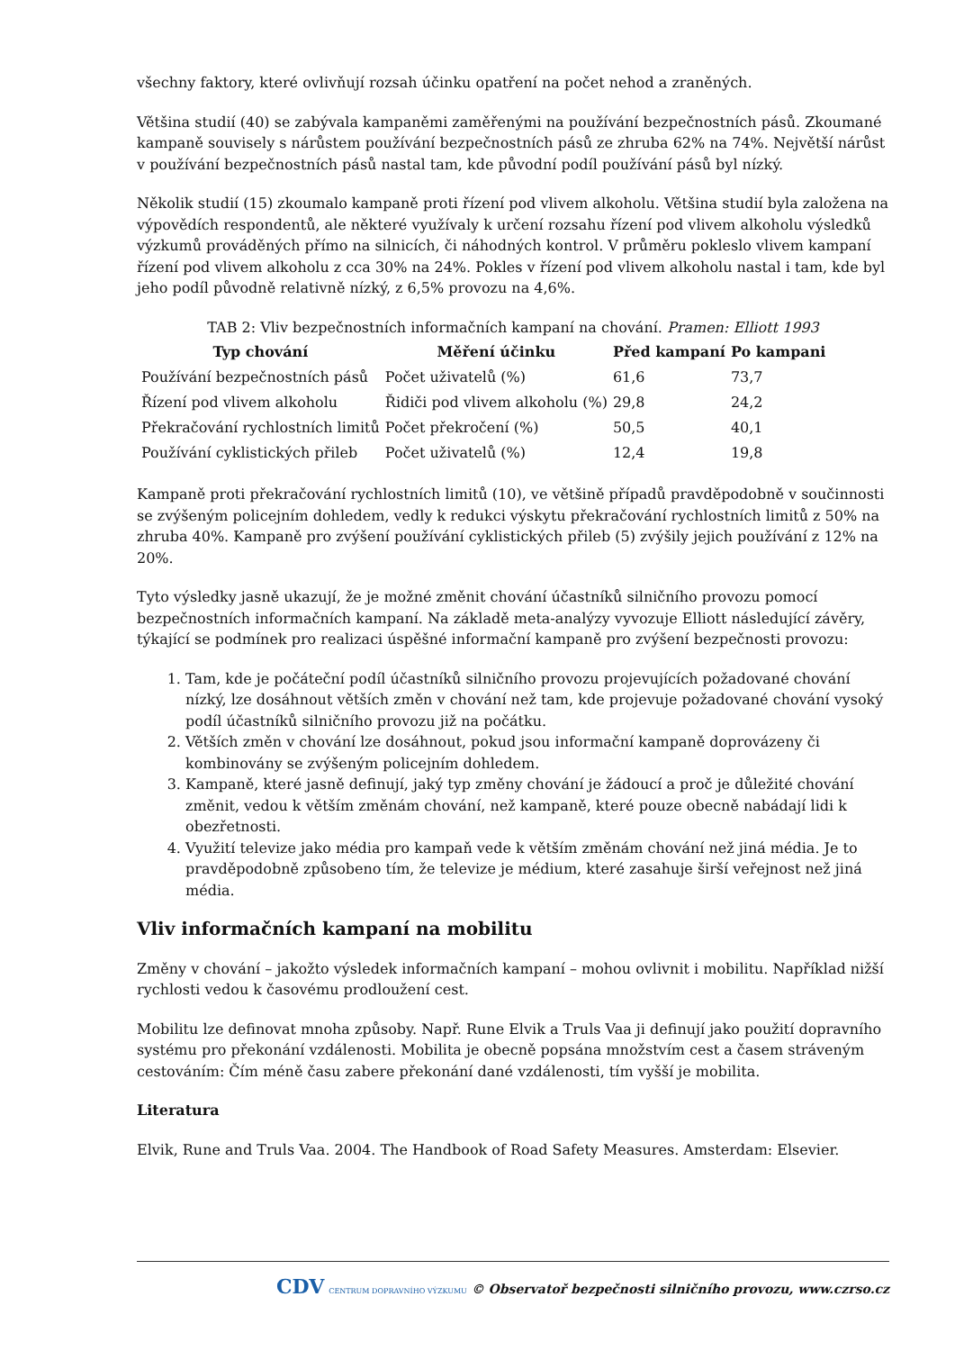všechny faktory, které ovlivňují rozsah účinku opatření na počet nehod a zraněných.
Většina studií (40) se zabývala kampaněmi zaměřenými na používání bezpečnostních pásů. Zkoumané kampaně souvisely s nárůstem používání bezpečnostních pásů ze zhruba 62% na 74%. Největší nárůst v používání bezpečnostních pásů nastal tam, kde původní podíl používání pásů byl nízký.
Několik studií (15) zkoumalo kampaně proti řízení pod vlivem alkoholu. Většina studií byla založena na výpovědích respondentů, ale některé využívaly k určení rozsahu řízení pod vlivem alkoholu výsledků výzkumů prováděných přímo na silnicích, či náhodných kontrol. V průměru pokleslo vlivem kampaní řízení pod vlivem alkoholu z cca 30% na 24%. Pokles v řízení pod vlivem alkoholu nastal i tam, kde byl jeho podíl původně relativně nízký, z 6,5% provozu na 4,6%.
TAB 2: Vliv bezpečnostních informačních kampaní na chování. Pramen: Elliott 1993
| Typ chování | Měření účinku | Před kampaní | Po kampani |
| --- | --- | --- | --- |
| Používání bezpečnostních pásů | Počet uživatelů (%) | 61,6 | 73,7 |
| Řízení pod vlivem alkoholu | Řidiči pod vlivem alkoholu (%) | 29,8 | 24,2 |
| Překračování rychlostních limitů | Počet překročení (%) | 50,5 | 40,1 |
| Používání cyklistických přileb | Počet uživatelů (%) | 12,4 | 19,8 |
Kampaně proti překračování rychlostních limitů (10), ve většině případů pravděpodobně v součinnosti se zvýšeným policejním dohledem, vedly k redukci výskytu překračování rychlostních limitů z 50% na zhruba 40%. Kampaně pro zvýšení používání cyklistických přileb (5) zvýšily jejich používání z 12% na 20%.
Tyto výsledky jasně ukazují, že je možné změnit chování účastníků silničního provozu pomocí bezpečnostních informačních kampaní. Na základě meta-analýzy vyvozuje Elliott následující závěry, týkající se podmínek pro realizaci úspěšné informační kampaně pro zvýšení bezpečnosti provozu:
1. Tam, kde je počáteční podíl účastníků silničního provozu projevujících požadované chování nízký, lze dosáhnout větších změn v chování než tam, kde projevuje požadované chování vysoký podíl účastníků silničního provozu již na počátku.
2. Větších změn v chování lze dosáhnout, pokud jsou informační kampaně doprovázeny či kombinovány se zvýšeným policejním dohledem.
3. Kampaně, které jasně definují, jaký typ změny chování je žádoucí a proč je důležité chování změnit, vedou k větším změnám chování, než kampaně, které pouze obecně nabádají lidi k obezřetnosti.
4. Využití televize jako média pro kampaň vede k větším změnám chování než jiná média. Je to pravděpodobně způsobeno tím, že televize je médium, které zasahuje širší veřejnost než jiná média.
Vliv informačních kampaní na mobilitu
Změny v chování – jakožto výsledek informačních kampaní – mohou ovlivnit i mobilitu. Například nižší rychlosti vedou k časovému prodloužení cest.
Mobilitu lze definovat mnoha způsoby. Např. Rune Elvik a Truls Vaa ji definují jako použití dopravního systému pro překonání vzdálenosti. Mobilita je obecně popsána množstvím cest a časem stráveným cestováním: Čím méně času zabere překonání dané vzdálenosti, tím vyšší je mobilita.
Literatura
Elvik, Rune and Truls Vaa. 2004. The Handbook of Road Safety Measures. Amsterdam: Elsevier.
CDV CENTRUM DOPRAVNÍHO VÝZKUMU © Observatoř bezpečnosti silničního provozu, www.czrso.cz